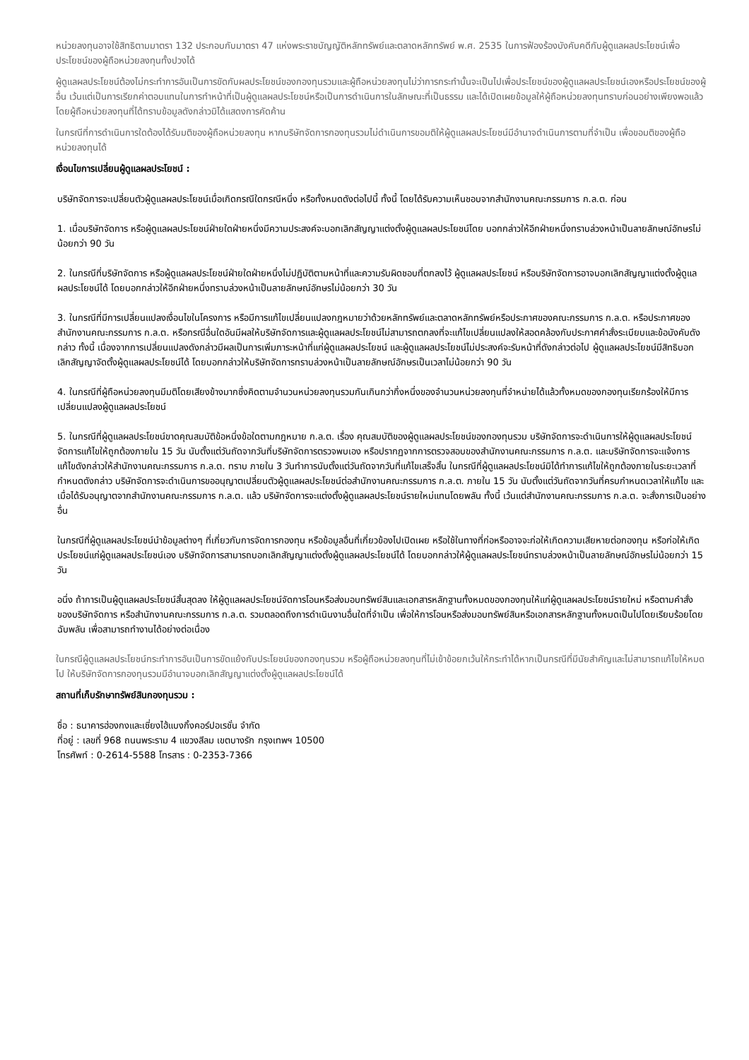หน่วยลงทุนอาจใช้สิทธิตามมาตรา 132 ประกอบกับมาตรา 47 แห่งพระราชบัญญัติหลักทรัพย์และตลาดหลักทรัพย์ พ.ศ. 2535 ในการฟ้องร้องบังคับคดีกับผู้ดูแลผลประโยชน์เพื่อประโยชน์ของผู้ถือหน่วยลงทุนทั้งปวงได้
ผู้ดูแลผลประโยชน์ต้องไม่กระทำการอันเป็นการขัดกับผลประโยชน์ของกองทุนรวมและผู้ถือหน่วยลงทุนไม่ว่าการกระทำนั้นจะเป็นไปเพื่อประโยชน์ของผู้ดูแลผลประโยชน์เองหรือประโยชน์ของผู้อื่น เว้นแต่เป็นการเรียกค่าตอบแทนในการทำหน้าที่เป็นผู้ดูแลผลประโยชน์หรือเป็นการดำเนินการในลักษณะที่เป็นธรรม และได้เปิดเผยข้อมูลให้ผู้ถือหน่วยลงทุนทราบก่อนอย่างเพียงพอแล้ว โดยผู้ถือหน่วยลงทุนที่ได้ทราบข้อมูลดังกล่าวมิได้แสดงการคัดค้าน
ในกรณีที่การดำเนินการใดต้องได้รับมติของผู้ถือหน่วยลงทุน หากบริษัทจัดการกองทุนรวมไม่ดำเนินการขอมติให้ผู้ดูแลผลประโยชน์มีอำนาจดำเนินการตามที่จำเป็น เพื่อขอมติของผู้ถือหน่วยลงทุนได้
เงื่อนไขการเปลี่ยนผู้ดูแลผลประโยชน์ :
บริษัทจัดการจะเปลี่ยนตัวผู้ดูแลผลประโยชน์เมื่อเกิดกรณีใดกรณีหนึ่ง หรือทั้งหมดดังต่อไปนี้ ทั้งนี้ โดยได้รับความเห็นชอบจากสำนักงานคณะกรรมการ ก.ล.ต. ก่อน
1. เมื่อบริษัทจัดการ หรือผู้ดูแลผลประโยชน์ฝ่ายใดฝ่ายหนึ่งมีความประสงค์จะบอกเลิกสัญญาแต่งตั้งผู้ดูแลผลประโยชน์โดย บอกกล่าวให้อีกฝ่ายหนึ่งทราบล่วงหน้าเป็นลายลักษณ์อักษรไม่น้อยกว่า 90 วัน
2. ในกรณีที่บริษัทจัดการ หรือผู้ดูแลผลประโยชน์ฝ่ายใดฝ่ายหนึ่งไม่ปฏิบัติตามหน้าที่และความรับผิดชอบที่ตกลงไว้ ผู้ดูแลผลประโยชน์ หรือบริษัทจัดการอาจบอกเลิกสัญญาแต่งตั้งผู้ดูแลผลประโยชน์ได้ โดยบอกกล่าวให้อีกฝ่ายหนึ่งทราบล่วงหน้าเป็นลายลักษณ์อักษรไม่น้อยกว่า 30 วัน
3. ในกรณีที่มีการเปลี่ยนแปลงเงื่อนไขในโครงการ หรือมีการแก้ไขเปลี่ยนแปลงกฎหมายว่าด้วยหลักทรัพย์และตลาดหลักทรัพย์หรือประกาศของคณะกรรมการ ก.ล.ต. หรือประกาศของสำนักงานคณะกรรมการ ก.ล.ต. หรือกรณีอื่นใดอันมีผลให้บริษัทจัดการและผู้ดูแลผลประโยชน์ไม่สามารถตกลงที่จะแก้ไขเปลี่ยนแปลงให้สอดคล้องกับประกาศคำสั่งระเบียบและข้อบังคับดังกล่าว ทั้งนี้ เนื่องจากการเปลี่ยนแปลงดังกล่าวมีผลเป็นการเพิ่มภาระหน้าที่แก่ผู้ดูแลผลประโยชน์ และผู้ดูแลผลประโยชน์ไม่ประสงค์จะรับหน้าที่ดังกล่าวต่อไป ผู้ดูแลผลประโยชน์มีสิทธิบอกเลิกสัญญาจัดตั้งผู้ดูแลผลประโยชน์ได้ โดยบอกกล่าวให้บริษัทจัดการทราบล่วงหน้าเป็นลายลักษณ์อักษรเป็นเวลาไม่น้อยกว่า 90 วัน
4. ในกรณีที่ผู้ถือหน่วยลงทุนมีมติโดยเสียงข้างมากซึ่งคิดตามจำนวนหน่วยลงทุนรวมกันเกินกว่ากึ่งหนึ่งของจำนวนหน่วยลงทุนที่จำหน่ายได้แล้วทั้งหมดของกองทุนเรียกร้องให้มีการเปลี่ยนแปลงผู้ดูแลผลประโยชน์
5. ในกรณีที่ผู้ดูแลผลประโยชน์ขาดคุณสมบัติข้อหนึ่งข้อใดตามกฎหมาย ก.ล.ต. เรื่อง คุณสมบัติของผู้ดูแลผลประโยชน์ของกองทุนรวม บริษัทจัดการจะดำเนินการให้ผู้ดูแลผลประโยชน์จัดการแก้ไขให้ถูกต้องภายใน 15 วัน นับตั้งแต่วันถัดจากวันที่บริษัทจัดการตรวจพบเอง หรือปรากฏจากการตรวจสอบของสำนักงานคณะกรรมการ ก.ล.ต. และบริษัทจัดการจะแจ้งการแก้ไขดังกล่าวให้สำนักงานคณะกรรมการ ก.ล.ต. ทราบ ภายใน 3 วันทำการนับตั้งแต่วันถัดจากวันที่แก้ไขเสร็จสิ้น ในกรณีที่ผู้ดูแลผลประโยชน์มิได้ทำการแก้ไขให้ถูกต้องภายในระยะเวลาที่กำหนดดังกล่าว บริษัทจัดการจะดำเนินการขออนุญาตเปลี่ยนตัวผู้ดูแลผลประโยชน์ต่อสำนักงานคณะกรรมการ ก.ล.ต. ภายใน 15 วัน นับตั้งแต่วันถัดจากวันที่ครบกำหนดเวลาให้แก้ไข และเมื่อได้รับอนุญาตจากสำนักงานคณะกรรมการ ก.ล.ต. แล้ว บริษัทจัดการจะแต่งตั้งผู้ดูแลผลประโยชน์รายใหม่แทนโดยพลัน ทั้งนี้ เว้นแต่สำนักงานคณะกรรมการ ก.ล.ต. จะสั่งการเป็นอย่างอื่น
ในกรณีที่ผู้ดูแลผลประโยชน์นำข้อมูลต่างๆ ที่เกี่ยวกับการจัดการกองทุน หรือข้อมูลอื่นที่เกี่ยวข้องไปเปิดเผย หรือใช้ในทางที่ก่อหรืออาจจะก่อให้เกิดความเสียหายต่อกองทุน หรือก่อให้เกิดประโยชน์แก่ผู้ดูแลผลประโยชน์เอง บริษัทจัดการสามารถบอกเลิกสัญญาแต่งตั้งผู้ดูแลผลประโยชน์ได้ โดยบอกกล่าวให้ผู้ดูแลผลประโยชน์ทราบล่วงหน้าเป็นลายลักษณ์อักษรไม่น้อยกว่า 15 วัน
อนึ่ง ถ้าการเป็นผู้ดูแลผลประโยชน์สิ้นสุดลง ให้ผู้ดูแลผลประโยชน์จัดการโอนหรือส่งมอบทรัพย์สินและเอกสารหลักฐานทั้งหมดของกองทุนให้แก่ผู้ดูแลผลประโยชน์รายใหม่ หรือตามคำสั่งของบริษัทจัดการ หรือสำนักงานคณะกรรมการ ก.ล.ต. รวมตลอดถึงการดำเนินงานอื่นใดที่จำเป็น เพื่อให้การโอนหรือส่งมอบทรัพย์สินหรือเอกสารหลักฐานทั้งหมดเป็นไปโดยเรียบร้อยโดยฉับพลัน เพื่อสามารถทำงานได้อย่างต่อเนื่อง
ในกรณีผู้ดูแลผลประโยชน์กระทำการอันเป็นการขัดแย้งกับประโยชน์ของกองทุนรวม หรือผู้ถือหน่วยลงทุนที่ไม่เข้าข้อยกเว้นให้กระทำได้หากเป็นกรณีที่มีนัยสำคัญและไม่สามารถแก้ไขให้หมดไป ให้บริษัทจัดการกองทุนรวมมีอำนาจบอกเลิกสัญญาแต่งตั้งผู้ดูแลผลประโยชน์ได้
สถานที่เก็บรักษาทรัพย์สินกองทุนรวม :
ชื่อ : ธนาคารฮ่องกงและเซี่ยงไฮ้แบงกิ้งคอร์ปอเรชั่น จำกัด
ที่อยู่ : เลขที่ 968 ถนนพระราม 4 แขวงสีลม เขตบางรัก กรุงเทพฯ 10500
โทรศัพท์ : 0-2614-5588 โทรสาร : 0-2353-7366